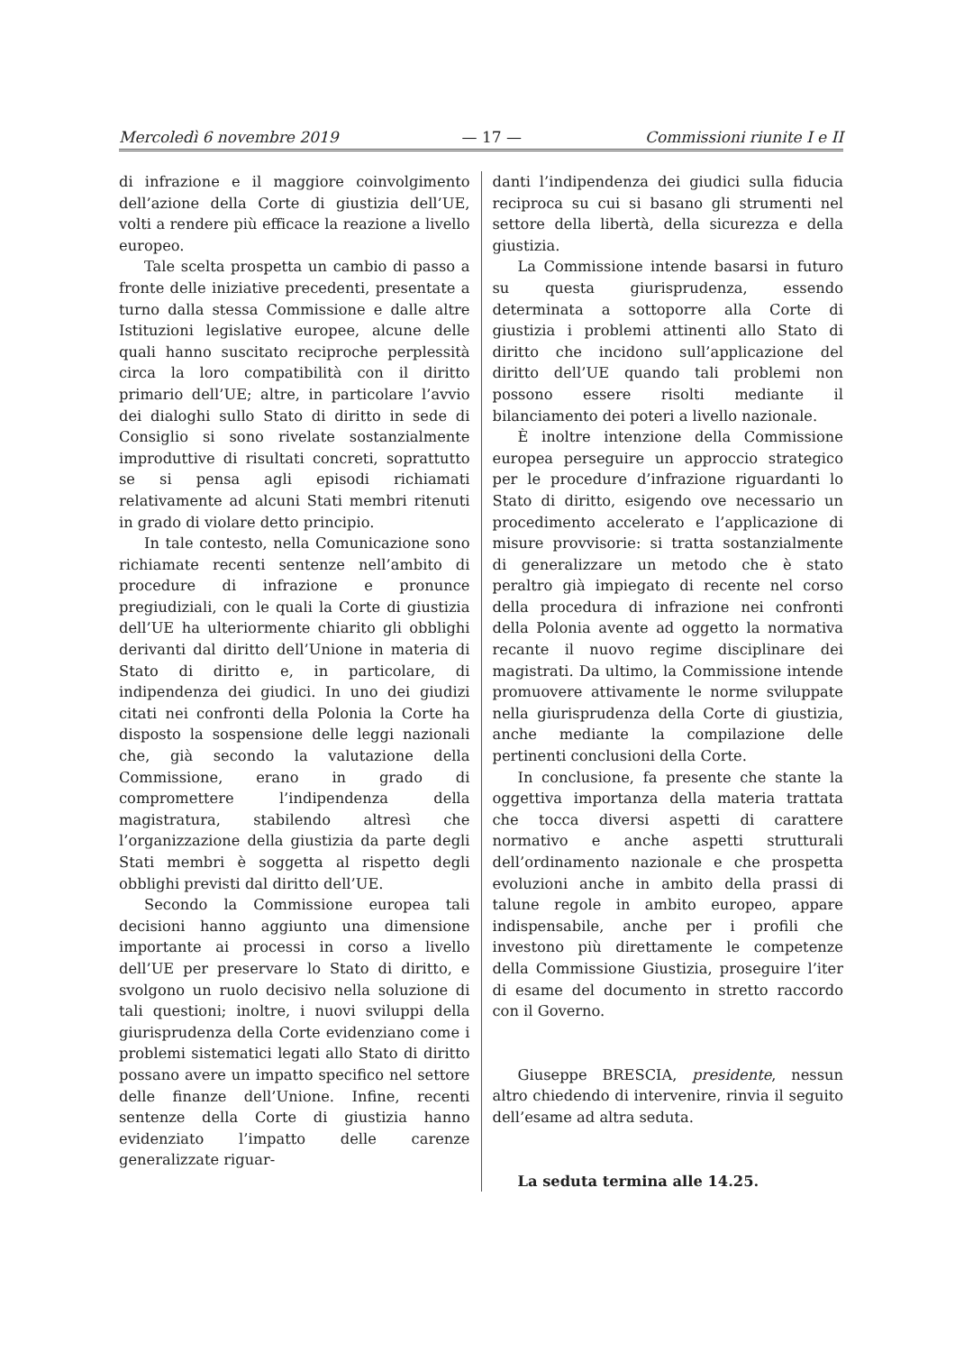Mercoledì 6 novembre 2019 — 17 — Commissioni riunite I e II
di infrazione e il maggiore coinvolgimento dell’azione della Corte di giustizia dell’UE, volti a rendere più efficace la reazione a livello europeo.
Tale scelta prospetta un cambio di passo a fronte delle iniziative precedenti, presentate a turno dalla stessa Commissione e dalle altre Istituzioni legislative europee, alcune delle quali hanno suscitato reciproche perplessità circa la loro compatibilità con il diritto primario dell’UE; altre, in particolare l’avvio dei dialoghi sullo Stato di diritto in sede di Consiglio si sono rivelate sostanzialmente improduttive di risultati concreti, soprattutto se si pensa agli episodi richiamati relativamente ad alcuni Stati membri ritenuti in grado di violare detto principio.
In tale contesto, nella Comunicazione sono richiamate recenti sentenze nell’ambito di procedure di infrazione e pronunce pregiudiziali, con le quali la Corte di giustizia dell’UE ha ulteriormente chiarito gli obblighi derivanti dal diritto dell’Unione in materia di Stato di diritto e, in particolare, di indipendenza dei giudici. In uno dei giudizi citati nei confronti della Polonia la Corte ha disposto la sospensione delle leggi nazionali che, già secondo la valutazione della Commissione, erano in grado di compromettere l’indipendenza della magistratura, stabilendo altresì che l’organizzazione della giustizia da parte degli Stati membri è soggetta al rispetto degli obblighi previsti dal diritto dell’UE.
Secondo la Commissione europea tali decisioni hanno aggiunto una dimensione importante ai processi in corso a livello dell’UE per preservare lo Stato di diritto, e svolgono un ruolo decisivo nella soluzione di tali questioni; inoltre, i nuovi sviluppi della giurisprudenza della Corte evidenziano come i problemi sistematici legati allo Stato di diritto possano avere un impatto specifico nel settore delle finanze dell’Unione. Infine, recenti sentenze della Corte di giustizia hanno evidenziato l’impatto delle carenze generalizzate riguar-
danti l’indipendenza dei giudici sulla fiducia reciproca su cui si basano gli strumenti nel settore della libertà, della sicurezza e della giustizia.
La Commissione intende basarsi in futuro su questa giurisprudenza, essendo determinata a sottoporre alla Corte di giustizia i problemi attinenti allo Stato di diritto che incidono sull’applicazione del diritto dell’UE quando tali problemi non possono essere risolti mediante il bilanciamento dei poteri a livello nazionale.
È inoltre intenzione della Commissione europea perseguire un approccio strategico per le procedure d’infrazione riguardanti lo Stato di diritto, esigendo ove necessario un procedimento accelerato e l’applicazione di misure provvisorie: si tratta sostanzialmente di generalizzare un metodo che è stato peraltro già impiegato di recente nel corso della procedura di infrazione nei confronti della Polonia avente ad oggetto la normativa recante il nuovo regime disciplinare dei magistrati. Da ultimo, la Commissione intende promuovere attivamente le norme sviluppate nella giurisprudenza della Corte di giustizia, anche mediante la compilazione delle pertinenti conclusioni della Corte.
In conclusione, fa presente che stante la oggettiva importanza della materia trattata che tocca diversi aspetti di carattere normativo e anche aspetti strutturali dell’ordinamento nazionale e che prospetta evoluzioni anche in ambito della prassi di talune regole in ambito europeo, appare indispensabile, anche per i profili che investono più direttamente le competenze della Commissione Giustizia, proseguire l’iter di esame del documento in stretto raccordo con il Governo.
Giuseppe BRESCIA, presidente, nessun altro chiedendo di intervenire, rinvia il seguito dell’esame ad altra seduta.
La seduta termina alle 14.25.